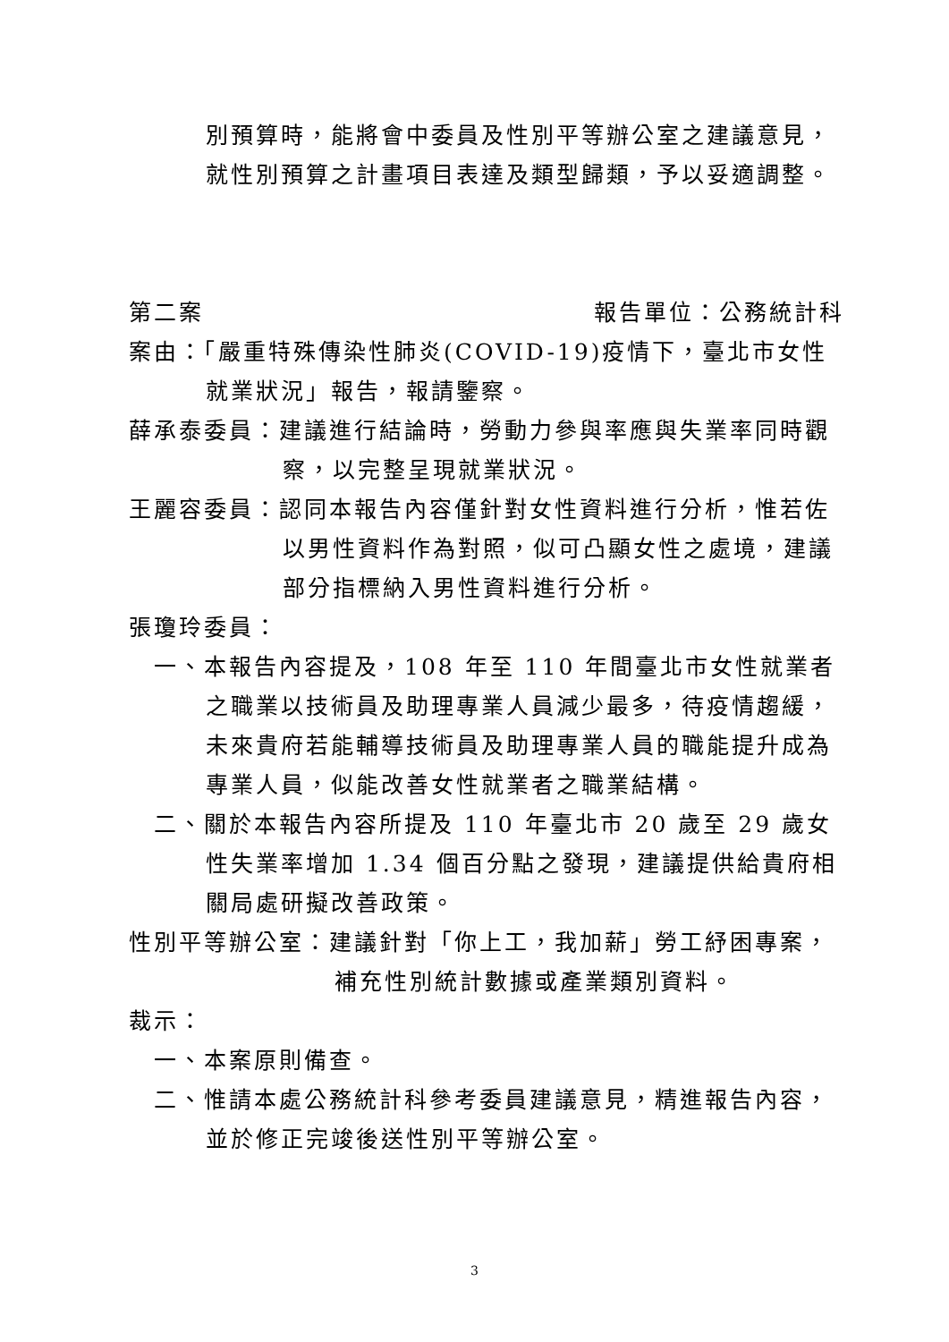別預算時，能將會中委員及性別平等辦公室之建議意見，
就性別預算之計畫項目表達及類型歸類，予以妥適調整。
第二案 報告單位：公務統計科
案由：「嚴重特殊傳染性肺炎(COVID-19)疫情下，臺北市女性就業狀況」報告，報請鑒察。
薛承泰委員：建議進行結論時，勞動力參與率應與失業率同時觀察，以完整呈現就業狀況。
王麗容委員：認同本報告內容僅針對女性資料進行分析，惟若佐以男性資料作為對照，似可凸顯女性之處境，建議部分指標納入男性資料進行分析。
張瓊玲委員：
一、本報告內容提及，108 年至 110 年間臺北市女性就業者之職業以技術員及助理專業人員減少最多，待疫情趨緩，未來貴府若能輔導技術員及助理專業人員的職能提升成為專業人員，似能改善女性就業者之職業結構。
二、關於本報告內容所提及 110 年臺北市 20 歲至 29 歲女性失業率增加 1.34 個百分點之發現，建議提供給貴府相關局處研擬改善政策。
性別平等辦公室：建議針對「你上工，我加薪」勞工紓困專案，補充性別統計數據或產業類別資料。
裁示：
一、本案原則備查。
二、惟請本處公務統計科參考委員建議意見，精進報告內容，並於修正完竣後送性別平等辦公室。
3